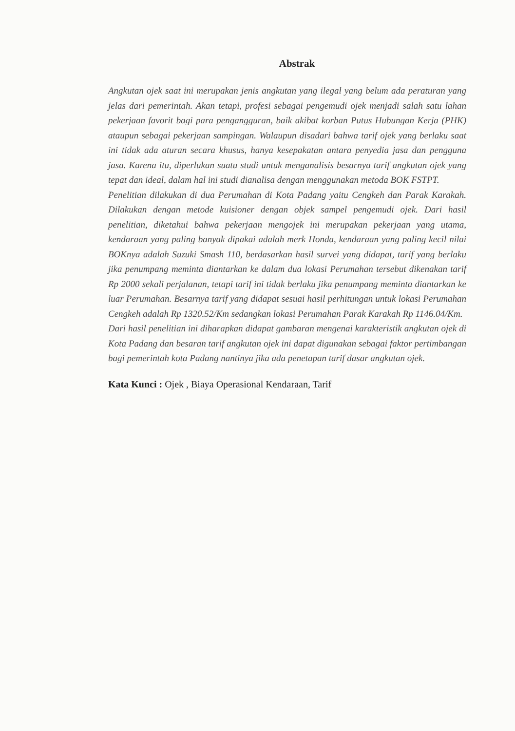Abstrak
Angkutan ojek saat ini merupakan jenis angkutan yang ilegal yang belum ada peraturan yang jelas dari pemerintah. Akan tetapi, profesi sebagai pengemudi ojek menjadi salah satu lahan pekerjaan favorit bagi para pengangguran, baik akibat korban Putus Hubungan Kerja (PHK) ataupun sebagai pekerjaan sampingan. Walaupun disadari bahwa tarif ojek yang berlaku saat ini tidak ada aturan secara khusus, hanya kesepakatan antara penyedia jasa dan pengguna jasa. Karena itu, diperlukan suatu studi untuk menganalisis besarnya tarif angkutan ojek yang tepat dan ideal, dalam hal ini studi dianalisa dengan menggunakan metoda BOK FSTPT.
Penelitian dilakukan di dua Perumahan di Kota Padang yaitu Cengkeh dan Parak Karakah. Dilakukan dengan metode kuisioner dengan objek sampel pengemudi ojek. Dari hasil penelitian, diketahui bahwa pekerjaan mengojek ini merupakan pekerjaan yang utama, kendaraan yang paling banyak dipakai adalah merk Honda, kendaraan yang paling kecil nilai BOKnya adalah Suzuki Smash 110, berdasarkan hasil survei yang didapat, tarif yang berlaku jika penumpang meminta diantarkan ke dalam dua lokasi Perumahan tersebut dikenakan tarif Rp 2000 sekali perjalanan, tetapi tarif ini tidak berlaku jika penumpang meminta diantarkan ke luar Perumahan. Besarnya tarif yang didapat sesuai hasil perhitungan untuk lokasi Perumahan Cengkeh adalah Rp 1320.52/Km sedangkan lokasi Perumahan Parak Karakah Rp 1146.04/Km.
Dari hasil penelitian ini diharapkan didapat gambaran mengenai karakteristik angkutan ojek di Kota Padang dan besaran tarif angkutan ojek ini dapat digunakan sebagai faktor pertimbangan bagi pemerintah kota Padang nantinya jika ada penetapan tarif dasar angkutan ojek.
Kata Kunci : Ojek , Biaya Operasional Kendaraan, Tarif